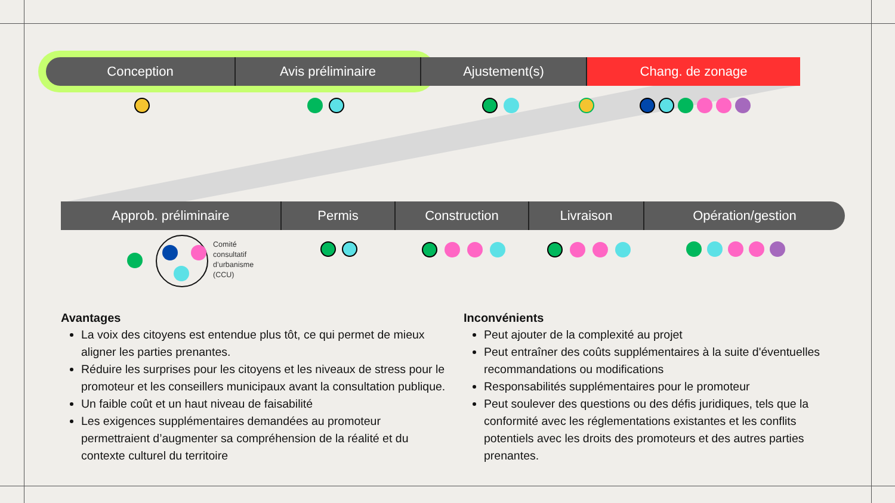Conception Avis préliminaire Ajustement(s) Chang. de zonage
Approb. préliminaire Permis Construction Livraison Opération/gestion
Comité
consultatif
d’urbanisme
(CCU)
Avantages
La voix des citoyens est entendue plus tôt, ce qui permet de mieux aligner les parties prenantes.
Réduire les surprises pour les citoyens et les niveaux de stress pour le promoteur et les conseillers municipaux avant la consultation publique.
Un faible coût et un haut niveau de faisabilité
Les exigences supplémentaires demandées au promoteur permettraient d’augmenter sa compréhension de la réalité et du contexte culturel du territoire
Inconvénients
Peut ajouter de la complexité au projet
Peut entraîner des coûts supplémentaires à la suite d'éventuelles recommandations ou modifications
Responsabilités supplémentaires pour le promoteur
Peut soulever des questions ou des défis juridiques, tels que la conformité avec les réglementations existantes et les conflits potentiels avec les droits des promoteurs et des autres parties prenantes.